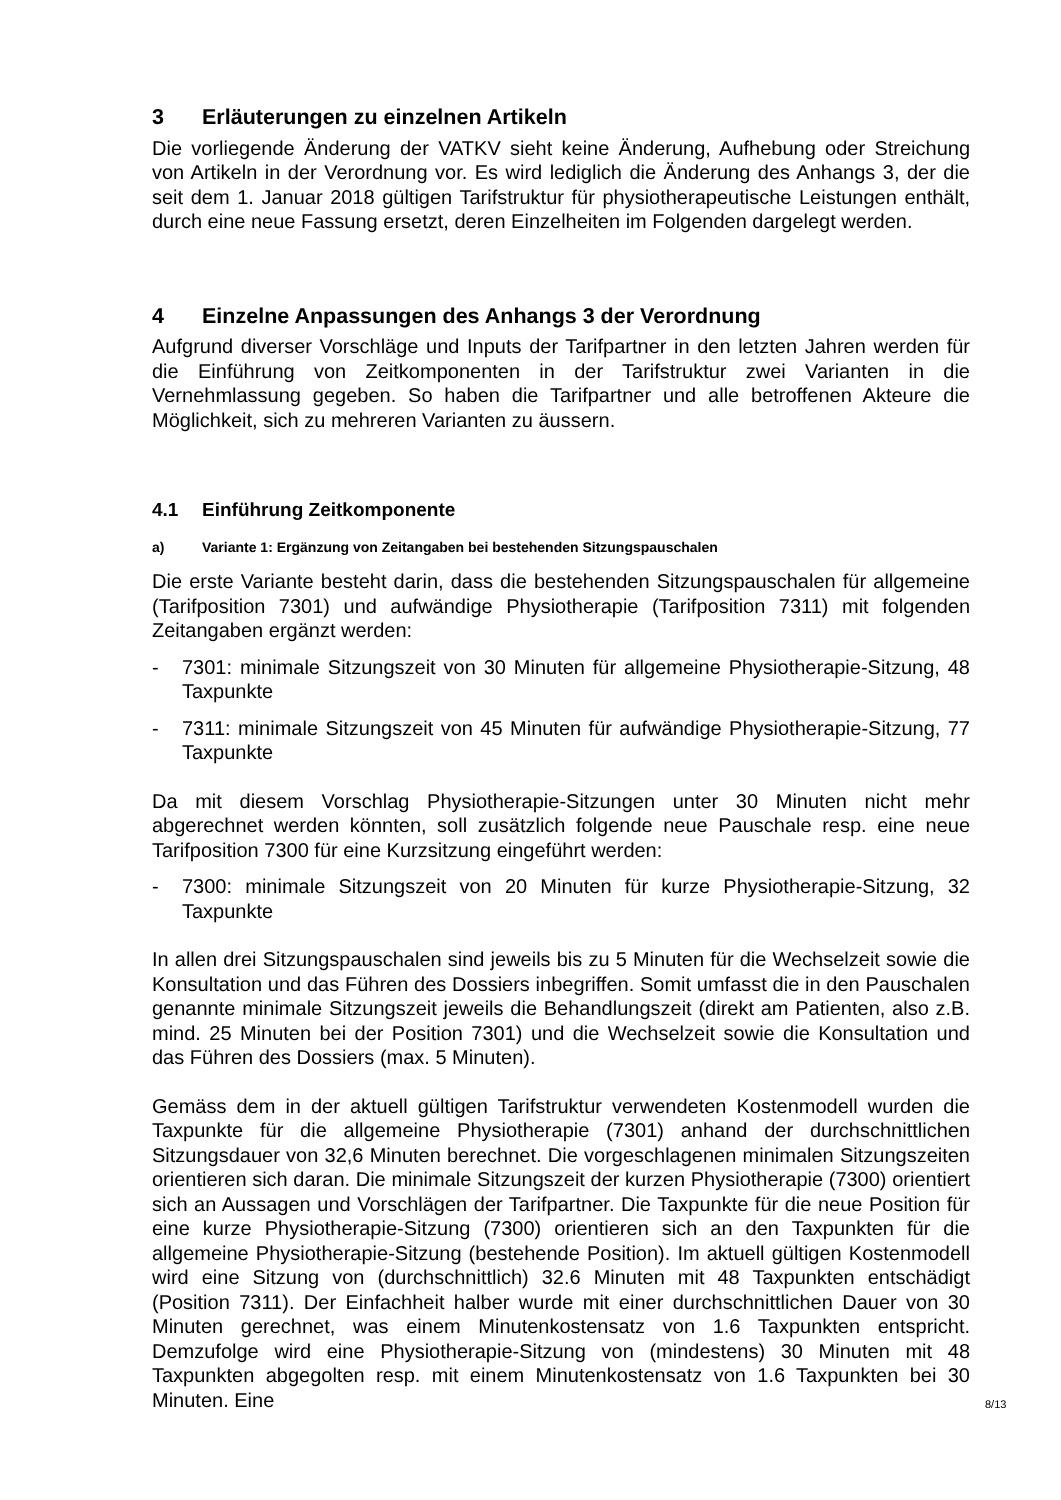3 Erläuterungen zu einzelnen Artikeln
Die vorliegende Änderung der VATKV sieht keine Änderung, Aufhebung oder Streichung von Artikeln in der Verordnung vor. Es wird lediglich die Änderung des Anhangs 3, der die seit dem 1. Januar 2018 gültigen Tarifstruktur für physiotherapeutische Leistungen enthält, durch eine neue Fassung ersetzt, deren Einzelheiten im Folgenden dargelegt werden.
4 Einzelne Anpassungen des Anhangs 3 der Verordnung
Aufgrund diverser Vorschläge und Inputs der Tarifpartner in den letzten Jahren werden für die Einführung von Zeitkomponenten in der Tarifstruktur zwei Varianten in die Vernehmlassung gegeben. So haben die Tarifpartner und alle betroffenen Akteure die Möglichkeit, sich zu mehreren Varianten zu äussern.
4.1 Einführung Zeitkomponente
a) Variante 1: Ergänzung von Zeitangaben bei bestehenden Sitzungspauschalen
Die erste Variante besteht darin, dass die bestehenden Sitzungspauschalen für allgemeine (Tarifposition 7301) und aufwändige Physiotherapie (Tarifposition 7311) mit folgenden Zeitangaben ergänzt werden:
- 7301: minimale Sitzungszeit von 30 Minuten für allgemeine Physiotherapie-Sitzung, 48 Taxpunkte
- 7311: minimale Sitzungszeit von 45 Minuten für aufwändige Physiotherapie-Sitzung, 77 Taxpunkte
Da mit diesem Vorschlag Physiotherapie-Sitzungen unter 30 Minuten nicht mehr abgerechnet werden könnten, soll zusätzlich folgende neue Pauschale resp. eine neue Tarifposition 7300 für eine Kurzsitzung eingeführt werden:
- 7300: minimale Sitzungszeit von 20 Minuten für kurze Physiotherapie-Sitzung, 32 Taxpunkte
In allen drei Sitzungspauschalen sind jeweils bis zu 5 Minuten für die Wechselzeit sowie die Konsultation und das Führen des Dossiers inbegriffen. Somit umfasst die in den Pauschalen genannte minimale Sitzungszeit jeweils die Behandlungszeit (direkt am Patienten, also z.B. mind. 25 Minuten bei der Position 7301) und die Wechselzeit sowie die Konsultation und das Führen des Dossiers (max. 5 Minuten).
Gemäss dem in der aktuell gültigen Tarifstruktur verwendeten Kostenmodell wurden die Taxpunkte für die allgemeine Physiotherapie (7301) anhand der durchschnittlichen Sitzungsdauer von 32,6 Minuten berechnet. Die vorgeschlagenen minimalen Sitzungszeiten orientieren sich daran. Die minimale Sitzungszeit der kurzen Physiotherapie (7300) orientiert sich an Aussagen und Vorschlägen der Tarifpartner. Die Taxpunkte für die neue Position für eine kurze Physiotherapie-Sitzung (7300) orientieren sich an den Taxpunkten für die allgemeine Physiotherapie-Sitzung (bestehende Position). Im aktuell gültigen Kostenmodell wird eine Sitzung von (durchschnittlich) 32.6 Minuten mit 48 Taxpunkten entschädigt (Position 7311). Der Einfachheit halber wurde mit einer durchschnittlichen Dauer von 30 Minuten gerechnet, was einem Minutenkostensatz von 1.6 Taxpunkten entspricht. Demzufolge wird eine Physiotherapie-Sitzung von (mindestens) 30 Minuten mit 48 Taxpunkten abgegolten resp. mit einem Minutenkostensatz von 1.6 Taxpunkten bei 30 Minuten. Eine
8/13